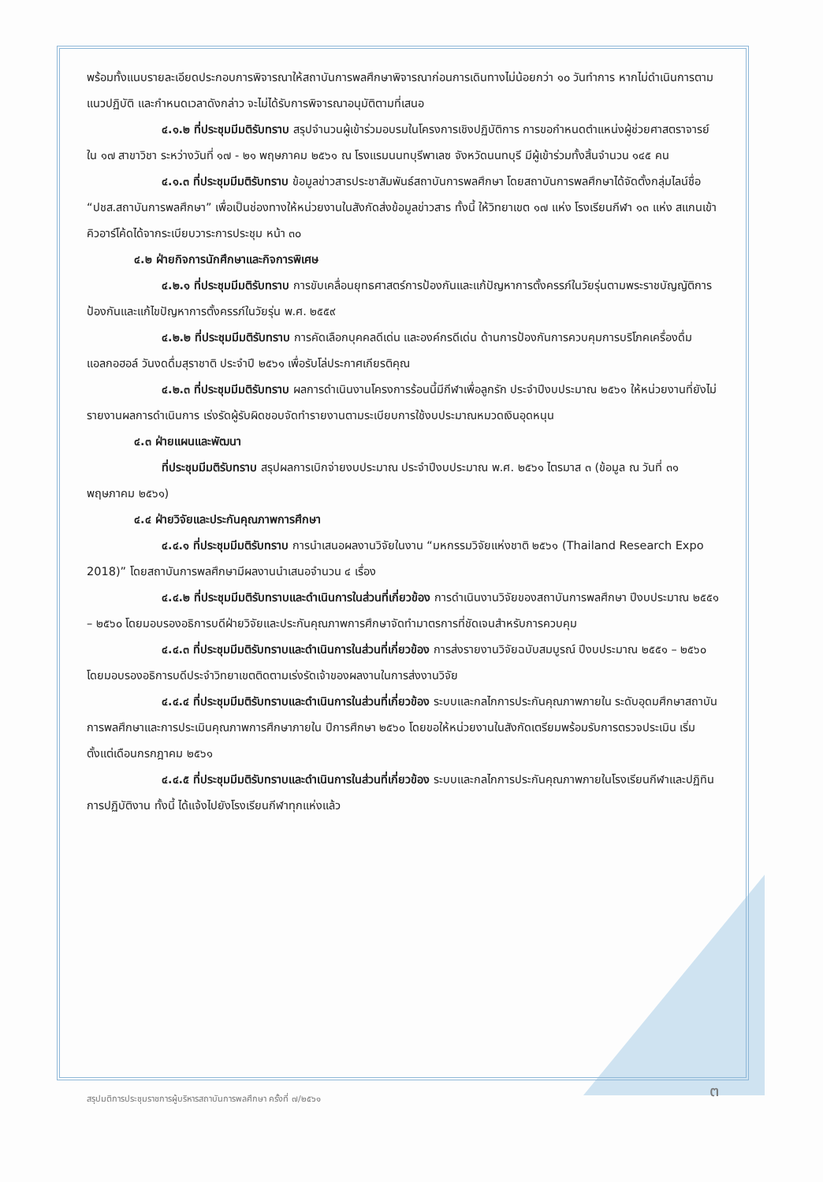พร้อมทั้งแนบรายละเอียดประกอบการพิจารณาให้สถาบันการพลศึกษาพิจารณาก่อนการเดินทางไม่น้อยกว่า ๑๐ วันทำการ หากไม่ดำเนินการตามแนวปฏิบัติ และกำหนดเวลาดังกล่าว จะไม่ได้รับการพิจารณาอนุมัติตามที่เสนอ
๔.๑.๒ ที่ประชุมมีมติรับทราบ สรุปจำนวนผู้เข้าร่วมอบรมในโครงการเชิงปฏิบัติการ การขอกำหนดตำแหน่งผู้ช่วยศาสตราจารย์ ใน ๑๗ สาขาวิชา ระหว่างวันที่ ๑๗ - ๒๑ พฤษภาคม ๒๕๖๑ ณ โรงแรมนนทบุรีพาเลซ จังหวัดนนทบุรี มีผู้เข้าร่วมทั้งสิ้นจำนวน ๑๔๕ คน
๔.๑.๓ ที่ประชุมมีมติรับทราบ ข้อมูลข่าวสารประชาสัมพันธ์สถาบันการพลศึกษา โดยสถาบันการพลศึกษาได้จัดตั้งกลุ่มไลน์ชื่อ “ปชส.สถาบันการพลศึกษา” เพื่อเป็นช่องทางให้หน่วยงานในสังกัดส่งข้อมูลข่าวสาร ทั้งนี้ ให้วิทยาเขต ๑๗ แห่ง โรงเรียนกีฬา ๑๓ แห่ง สแกนเข้าคิวอาร์โค้ดได้จากระเบียบวาระการประชุม หน้า ๓๐
๔.๒ ฝ่ายกิจการนักศึกษาและกิจการพิเศษ
๔.๒.๑ ที่ประชุมมีมติรับทราบ การขับเคลื่อนยุทธศาสตร์การป้องกันและแก้ปัญหาการตั้งครรภ์ในวัยรุ่นตามพระราชบัญญัติการป้องกันและแก้ไขปัญหาการตั้งครรภ์ในวัยรุ่น พ.ศ. ๒๕๕๙
๔.๒.๒ ที่ประชุมมีมติรับทราบ การคัดเลือกบุคคลดีเด่น และองค์กรดีเด่น ด้านการป้องกันการควบคุมการบริโภคเครื่องดื่มแอลกอฮอล์ วันงดดื่มสุราชาติ ประจำปี ๒๕๖๑ เพื่อรับโล่ประกาศเกียรติคุณ
๔.๒.๓ ที่ประชุมมีมติรับทราบ ผลการดำเนินงานโครงการร้อนนี้มีกีฬาเพื่อลูกรัก ประจำปีงบประมาณ ๒๕๖๑ ให้หน่วยงานที่ยังไม่รายงานผลการดำเนินการ เร่งรัดผู้รับผิดชอบจัดทำรายงานตามระเบียบการใช้งบประมาณหมวดเงินอุดหนุน
๔.๓ ฝ่ายแผนและพัฒนา
ที่ประชุมมีมติรับทราบ สรุปผลการเบิกจ่ายงบประมาณ ประจำปีงบประมาณ พ.ศ. ๒๕๖๑ ไตรมาส ๓ (ข้อมูล ณ วันที่ ๓๑ พฤษภาคม ๒๕๖๑)
๔.๔ ฝ่ายวิจัยและประกันคุณภาพการศึกษา
๔.๔.๑ ที่ประชุมมีมติรับทราบ การนำเสนอผลงานวิจัยในงาน “มหกรรมวิจัยแห่งชาติ ๒๕๖๑ (Thailand Research Expo 2018)” โดยสถาบันการพลศึกษามีผลงานนำเสนอจำนวน ๔ เรื่อง
๔.๔.๒ ที่ประชุมมีมติรับทราบและดำเนินการในส่วนที่เกี่ยวข้อง การดำเนินงานวิจัยของสถาบันการพลศึกษา ปีงบประมาณ ๒๕๕๑ – ๒๕๖๐ โดยมอบรองอธิการบดีฝ่ายวิจัยและประกันคุณภาพการศึกษาจัดทำมาตรการที่ชัดเจนสำหรับการควบคุม
๔.๔.๓ ที่ประชุมมีมติรับทราบและดำเนินการในส่วนที่เกี่ยวข้อง การส่งรายงานวิจัยฉบับสมบูรณ์ ปีงบประมาณ ๒๕๕๑ – ๒๕๖๐ โดยมอบรองอธิการบดีประจำวิทยาเขตติดตามเร่งรัดเจ้าของผลงานในการส่งงานวิจัย
๔.๔.๔ ที่ประชุมมีมติรับทราบและดำเนินการในส่วนที่เกี่ยวข้อง ระบบและกลไกการประกันคุณภาพภายใน ระดับอุดมศึกษาสถาบันการพลศึกษาและการประเมินคุณภาพการศึกษาภายใน ปีการศึกษา ๒๕๖๐ โดยขอให้หน่วยงานในสังกัดเตรียมพร้อมรับการตรวจประเมิน เริ่มตั้งแต่เดือนกรกฎาคม ๒๕๖๑
๔.๔.๕ ที่ประชุมมีมติรับทราบและดำเนินการในส่วนที่เกี่ยวข้อง ระบบและกลไกการประกันคุณภาพภายในโรงเรียนกีฬาและปฏิทินการปฏิบัติงาน ทั้งนี้ ได้แจ้งไปยังโรงเรียนกีฬาทุกแห่งแล้ว
สรุปมติการประชุมราชการผู้บริหารสถาบันการพลศึกษา ครั้งที่ ๗/๒๕๖๑
๓